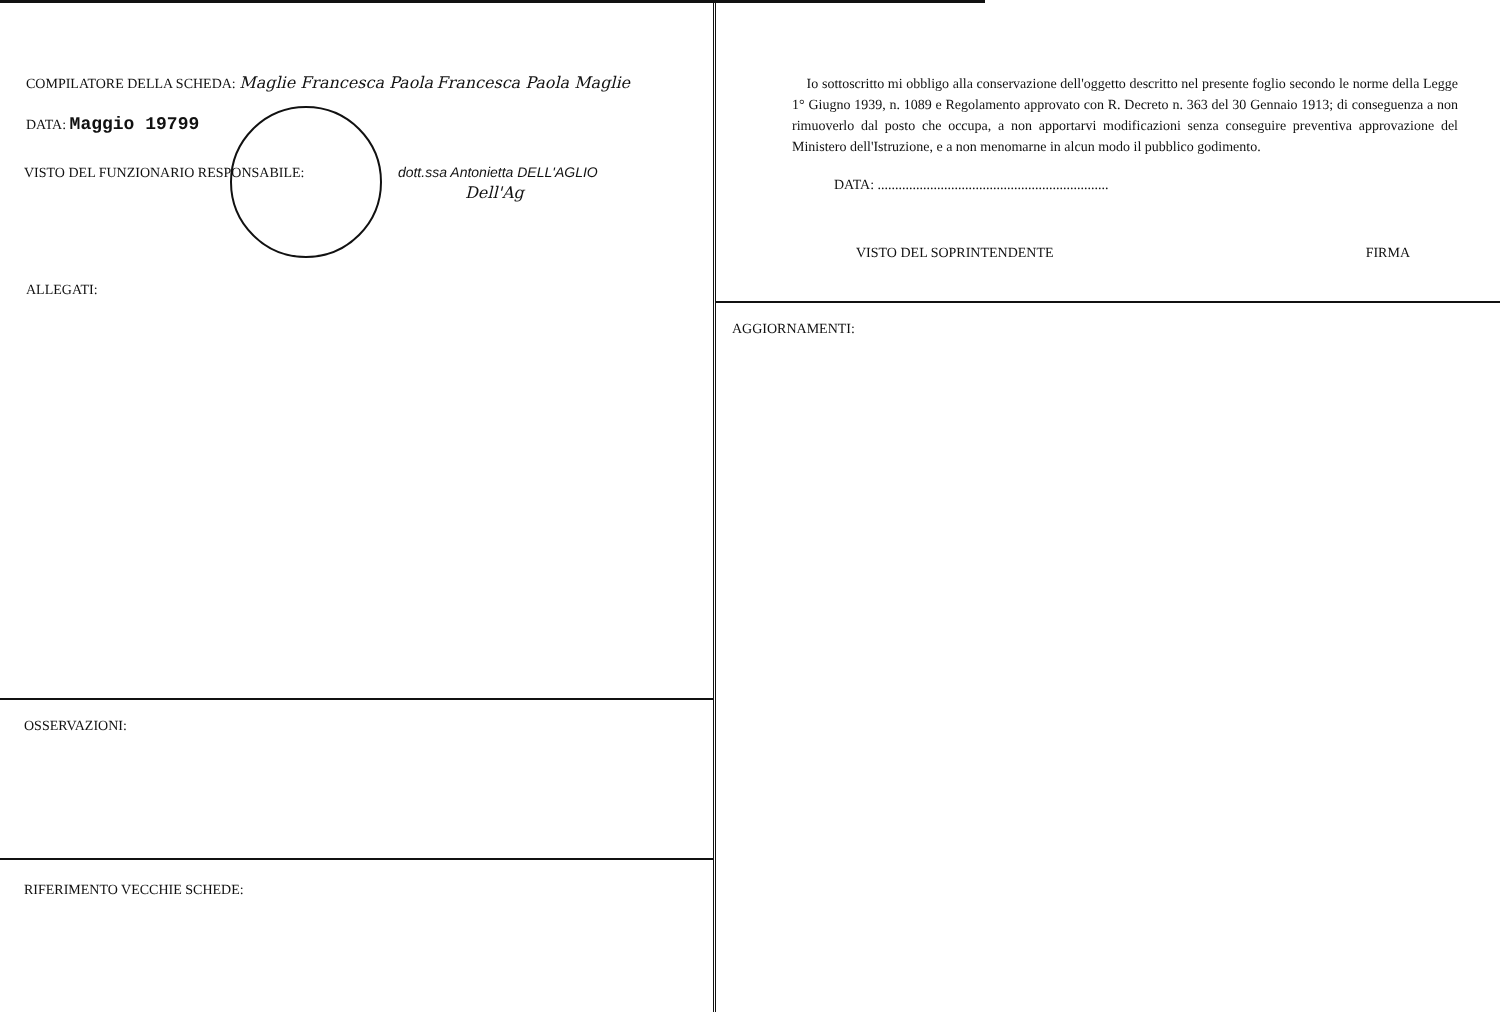COMPILATORE DELLA SCHEDA: Maglie Francesca Paola Francesca Paola Maglie
DATA: Maggio 19799
VISTO DEL FUNZIONARIO RESPONSABILE: dott.ssa Antonietta DELL'AGLIO
Dell'Ag
ALLEGATI:
OSSERVAZIONI:
RIFERIMENTO VECCHIE SCHEDE:
Io sottoscritto mi obbligo alla conservazione dell'oggetto descritto nel presente foglio secondo le norme della Legge 1° Giugno 1939, n. 1089 e Regolamento approvato con R. Decreto n. 363 del 30 Gennaio 1913; di conseguenza a non rimuoverlo dal posto che occupa, a non apportarvi modificazioni senza conseguire preventiva approvazione del Ministero dell'Istruzione, e a non menomarne in alcun modo il pubblico godimento.
DATA: ..................................................................
VISTO DEL SOPRINTENDENTE FIRMA
AGGIORNAMENTI: